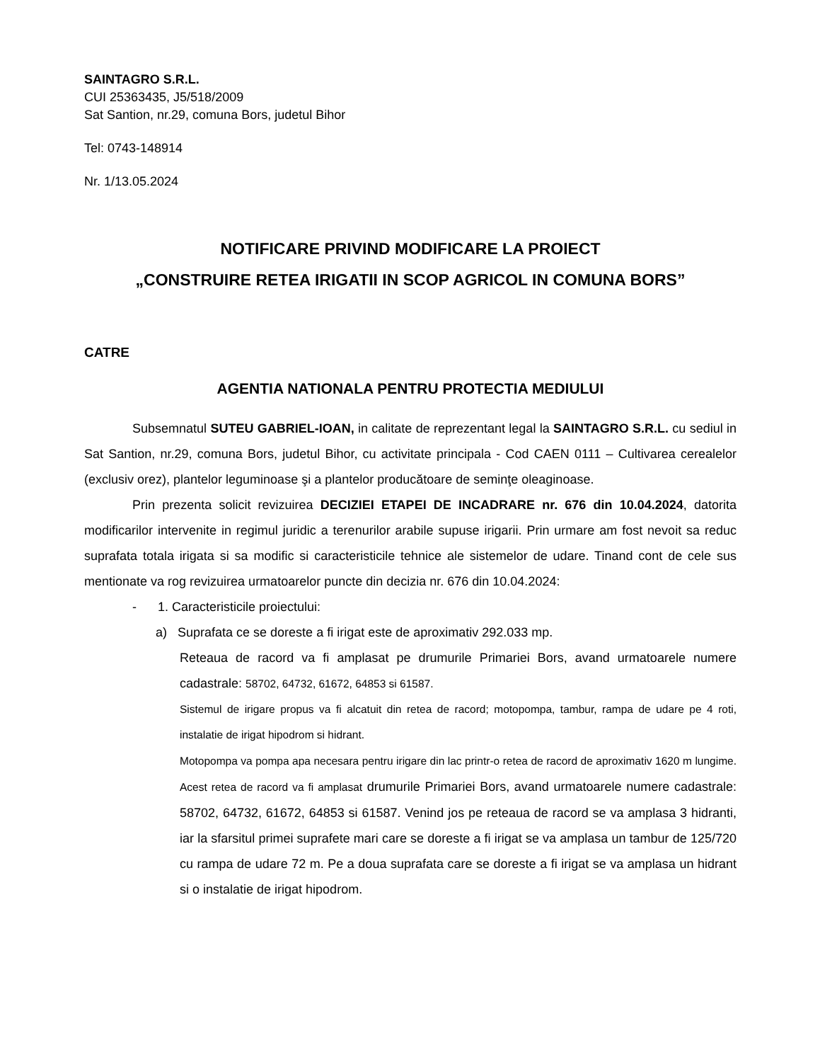SAINTAGRO S.R.L.
CUI 25363435, J5/518/2009
Sat Santion, nr.29, comuna Bors, judetul Bihor
Tel: 0743-148914
Nr. 1/13.05.2024
NOTIFICARE PRIVIND MODIFICARE LA PROIECT
„CONSTRUIRE RETEA IRIGATII IN SCOP AGRICOL IN COMUNA BORS”
CATRE
AGENTIA NATIONALA PENTRU PROTECTIA MEDIULUI
Subsemnatul SUTEU GABRIEL-IOAN, in calitate de reprezentant legal la SAINTAGRO S.R.L. cu sediul in Sat Santion, nr.29, comuna Bors, judetul Bihor, cu activitate principala - Cod CAEN 0111 – Cultivarea cerealelor (exclusiv orez), plantelor leguminoase şi a plantelor producătoare de seminţe oleaginoase.
Prin prezenta solicit revizuirea DECIZIEI ETAPEI DE INCADRARE nr. 676 din 10.04.2024, datorita modificarilor intervenite in regimul juridic a terenurilor arabile supuse irigarii. Prin urmare am fost nevoit sa reduc suprafata totala irigata si sa modific si caracteristicile tehnice ale sistemelor de udare. Tinand cont de cele sus mentionate va rog revizuirea urmatoarelor puncte din decizia nr. 676 din 10.04.2024:
- 1. Caracteristicile proiectului:
a) Suprafata ce se doreste a fi irigat este de aproximativ 292.033 mp.
Reteaua de racord va fi amplasat pe drumurile Primariei Bors, avand urmatoarele numere cadastrale: 58702, 64732, 61672, 64853 si 61587.
Sistemul de irigare propus va fi alcatuit din retea de racord; motopompa, tambur, rampa de udare pe 4 roti, instalatie de irigat hipodrom si hidrant.
Motopompa va pompa apa necesara pentru irigare din lac printr-o retea de racord de aproximativ 1620 m lungime. Acest retea de racord va fi amplasat drumurile Primariei Bors, avand urmatoarele numere cadastrale: 58702, 64732, 61672, 64853 si 61587. Venind jos pe reteaua de racord se va amplasa 3 hidranti, iar la sfarsitul primei suprafete mari care se doreste a fi irigat se va amplasa un tambur de 125/720 cu rampa de udare 72 m. Pe a doua suprafata care se doreste a fi irigat se va amplasa un hidrant si o instalatie de irigat hipodrom.